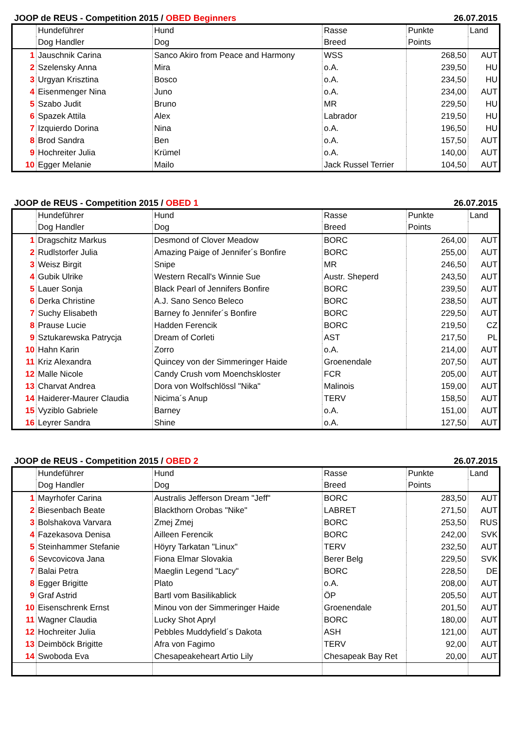JOOP de REUS - Competition 2015 / OBED Beginners 26.07.2015
| | Hundeführer | Hund | Rasse | Punkte | Land |
| | Dog Handler | Dog | Breed | Points | |
| 1 | Jauschnik Carina | Sanco Akiro from Peace and Harmony | WSS | 268,50 | AUT |
| 2 | Szelensky Anna | Mira | o.A. | 239,50 | HU |
| 3 | Urgyan Krisztina | Bosco | o.A. | 234,50 | HU |
| 4 | Eisenmenger Nina | Juno | o.A. | 234,00 | AUT |
| 5 | Szabo Judit | Bruno | MR | 229,50 | HU |
| 6 | Spazek Attila | Alex | Labrador | 219,50 | HU |
| 7 | Izquierdo Dorina | Nina | o.A. | 196,50 | HU |
| 8 | Brod Sandra | Ben | o.A. | 157,50 | AUT |
| 9 | Hochreiter Julia | Krümel | o.A. | 140,00 | AUT |
| 10 | Egger Melanie | Mailo | Jack Russel Terrier | 104,50 | AUT |
JOOP de REUS - Competition 2015 / OBED 1 26.07.2015
| | Hundeführer | Hund | Rasse | Punkte | Land |
| | Dog Handler | Dog | Breed | Points | |
| 1 | Dragschitz Markus | Desmond of Clover Meadow | BORC | 264,00 | AUT |
| 2 | Rudlstorfer Julia | Amazing Paige of Jennifer´s Bonfire | BORC | 255,00 | AUT |
| 3 | Weisz Birgit | Snipe | MR | 246,50 | AUT |
| 4 | Gubik Ulrike | Western Recall's Winnie Sue | Austr. Sheperd | 243,50 | AUT |
| 5 | Lauer Sonja | Black Pearl of Jennifers Bonfire | BORC | 239,50 | AUT |
| 6 | Derka Christine | A.J. Sano Senco Beleco | BORC | 238,50 | AUT |
| 7 | Suchy Elisabeth | Barney fo Jennifer´s Bonfire | BORC | 229,50 | AUT |
| 8 | Prause Lucie | Hadden Ferencik | BORC | 219,50 | CZ |
| 9 | Sztukarewska Patrycja | Dream of Corleti | AST | 217,50 | PL |
| 10 | Hahn Karin | Zorro | o.A. | 214,00 | AUT |
| 11 | Kriz Alexandra | Quincey von der Simmeringer Haide | Groenendale | 207,50 | AUT |
| 12 | Malle Nicole | Candy Crush vom Moenchskloster | FCR | 205,00 | AUT |
| 13 | Charvat Andrea | Dora von Wolfschlössl "Nika" | Malinois | 159,00 | AUT |
| 14 | Haiderer-Maurer Claudia | Nicima´s Anup | TERV | 158,50 | AUT |
| 15 | Vyziblo Gabriele | Barney | o.A. | 151,00 | AUT |
| 16 | Leyrer Sandra | Shine | o.A. | 127,50 | AUT |
JOOP de REUS - Competition 2015 / OBED 2 26.07.2015
| | Hundeführer | Hund | Rasse | Punkte | Land |
| | Dog Handler | Dog | Breed | Points | |
| 1 | Mayrhofer Carina | Australis Jefferson Dream "Jeff" | BORC | 283,50 | AUT |
| 2 | Biesenbach Beate | Blackthorn Orobas "Nike" | LABRET | 271,50 | AUT |
| 3 | Bolshakova Varvara | Zmej Zmej | BORC | 253,50 | RUS |
| 4 | Fazekasova Denisa | Ailleen Ferencik | BORC | 242,00 | SVK |
| 5 | Steinhammer Stefanie | Höyry Tarkatan "Linux" | TERV | 232,50 | AUT |
| 6 | Sevcovicova Jana | Fiona Elmar Slovakia | Berer Belg | 229,50 | SVK |
| 7 | Balai Petra | Maeglin Legend "Lacy" | BORC | 228,50 | DE |
| 8 | Egger Brigitte | Plato | o.A. | 208,00 | AUT |
| 9 | Graf Astrid | Bartl vom Basilikablick | ÖP | 205,50 | AUT |
| 10 | Eisenschrenk Ernst | Minou von der Simmeringer Haide | Groenendale | 201,50 | AUT |
| 11 | Wagner Claudia | Lucky Shot Apryl | BORC | 180,00 | AUT |
| 12 | Hochreiter Julia | Pebbles Muddyfield´s Dakota | ASH | 121,00 | AUT |
| 13 | Deimböck Brigitte | Afra von Fagimo | TERV | 92,00 | AUT |
| 14 | Swoboda Eva | Chesapeakeheart Artio Lily | Chesapeak Bay Ret | 20,00 | AUT |